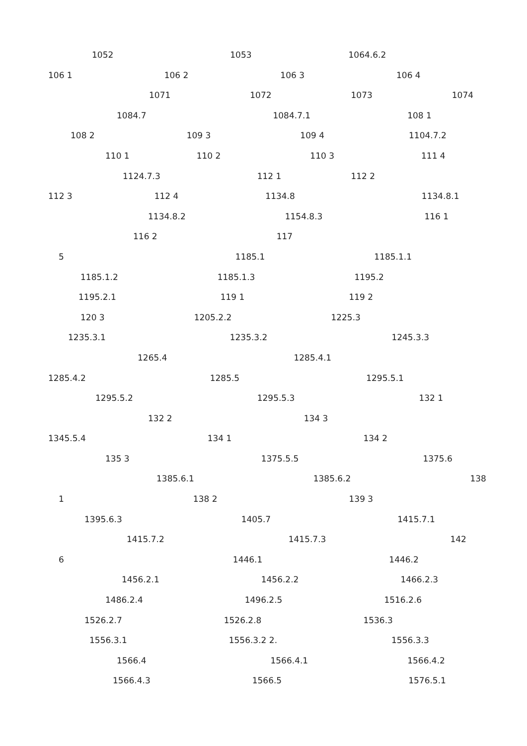1052 1053 1064.6.2
106 1 106 2 106 3 106 4
1071 1072 1073 1074
1084.7 1084.7.1 108 1
108 2 109 3 109 4 1104.7.2
110 1 110 2 110 3 111 4
1124.7.3 112 1 112 2
112 3 112 4 1134.8 1134.8.1
1134.8.2 1154.8.3 116 1
116 2 117
5 1185.1 1185.1.1
1185.1.2 1185.1.3 1195.2
1195.2.1 119 1 119 2
120 3 1205.2.2 1225.3
1235.3.1 1235.3.2 1245.3.3
1265.4 1285.4.1
1285.4.2 1285.5 1295.5.1
1295.5.2 1295.5.3 132 1
132 2 134 3
1345.5.4 134 1 134 2
135 3 1375.5.5 1375.6
1385.6.1 1385.6.2 138
1 138 2 139 3
1395.6.3 1405.7 1415.7.1
1415.7.2 1415.7.3 142
6 1446.1 1446.2
1456.2.1 1456.2.2 1466.2.3
1486.2.4 1496.2.5 1516.2.6
1526.2.7 1526.2.8 1536.3
1556.3.1 1556.3.2 2. 1556.3.3
1566.4 1566.4.1 1566.4.2
1566.4.3 1566.5 1576.5.1